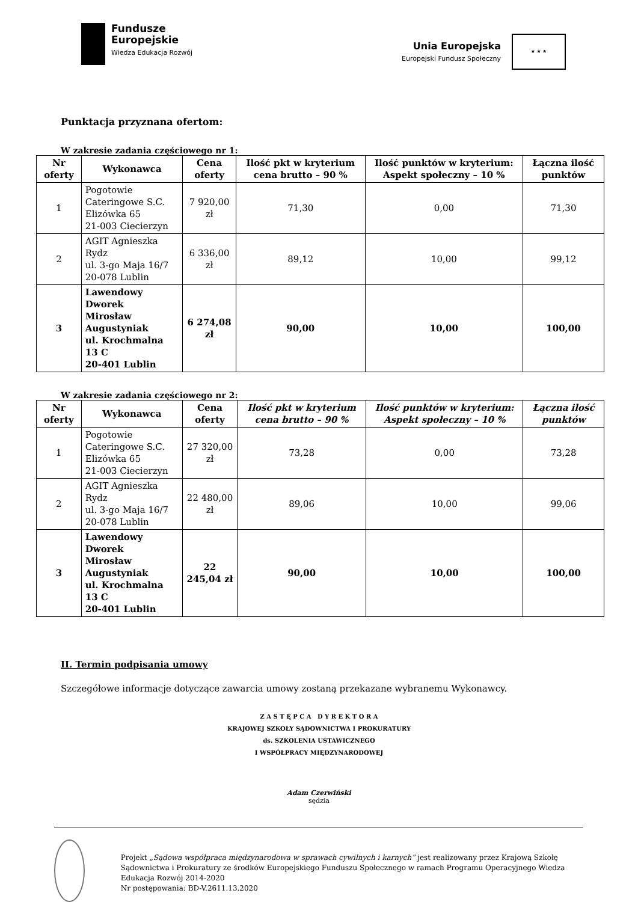Fundusze
Europejskie
Wiedza Edukacja Rozwój
Unia Europejska
Europejski Fundusz Społeczny
★ ★ ★
Punktacja przyznana ofertom:
W zakresie zadania częściowego nr 1:
| Nr oferty | Wykonawca | Cena oferty | Ilość pkt w kryterium cena brutto – 90 % | Ilość punktów w kryterium: Aspekt społeczny – 10 % | Łączna ilość punktów |
| --- | --- | --- | --- | --- | --- |
| 1 | Pogotowie Cateringowe S.C. Elizówka 65 21-003 Ciecierzyn | 7 920,00 zł | 71,30 | 0,00 | 71,30 |
| 2 | AGIT Agnieszka Rydz ul. 3-go Maja 16/7 20-078 Lublin | 6 336,00 zł | 89,12 | 10,00 | 99,12 |
| 3 | Lawendowy Dworek Mirosław Augustyniak ul. Krochmalna 13 C 20-401 Lublin | 6 274,08 zł | 90,00 | 10,00 | 100,00 |
W zakresie zadania częściowego nr 2:
| Nr oferty | Wykonawca | Cena oferty | Ilość pkt w kryterium cena brutto – 90 % | Ilość punktów w kryterium: Aspekt społeczny – 10 % | Łączna ilość punktów |
| --- | --- | --- | --- | --- | --- |
| 1 | Pogotowie Cateringowe S.C. Elizówka 65 21-003 Ciecierzyn | 27 320,00 zł | 73,28 | 0,00 | 73,28 |
| 2 | AGIT Agnieszka Rydz ul. 3-go Maja 16/7 20-078 Lublin | 22 480,00 zł | 89,06 | 10,00 | 99,06 |
| 3 | Lawendowy Dworek Mirosław Augustyniak ul. Krochmalna 13 C 20-401 Lublin | 22 245,04 zł | 90,00 | 10,00 | 100,00 |
II. Termin podpisania umowy
Szczegółowe informacje dotyczące zawarcia umowy zostaną przekazane wybranemu Wykonawcy.
Z A S T Ę P C A D Y R E K T O R A
KRAJOWEJ SZKOŁY SĄDOWNICTWA I PROKURATURY
ds. SZKOLENIA USTAWICZNEGO
I WSPÓŁPRACY MIĘDZYNARODOWEJ
Adam Czerwiński
sędzia
Projekt „Sądowa współpraca międzynarodowa w sprawach cywilnych i karnych” jest realizowany przez Krajową Szkołę Sądownictwa i Prokuratury ze środków Europejskiego Funduszu Społecznego w ramach Programu Operacyjnego Wiedza Edukacja Rozwój 2014-2020
Nr postępowania: BD-V.2611.13.2020